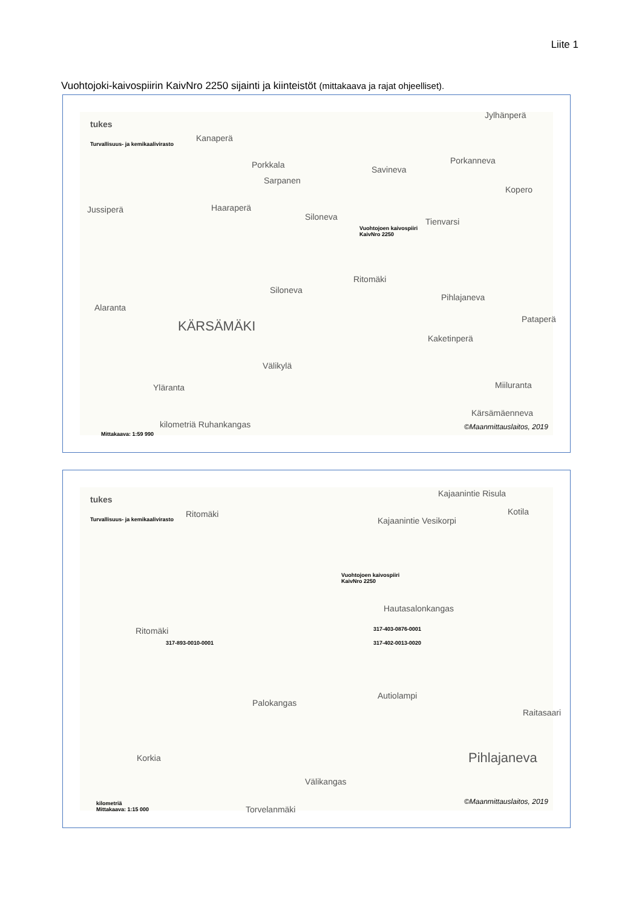Liite 1
Vuohtojoki-kaivospiirin KaivNro 2250 sijainti ja kiinteistöt (mittakaava ja rajat ohjeelliset).
tukes
Turvallisuus- ja kemikaalivirasto
Kanaperä
Jylhänperä
Porkkala
Sarpanen
Savineva
Porkanneva
Kopero
Jussiperä Haaraperä
Siloneva Tienvarsi
Vuohtojoen kaivospiiri
KaivNro 2250
Ritomäki
Siloneva
Pihlajaneva
Alaranta
KÄRSÄMÄKI Pataperä
Kaketinperä
Välikylä
Yläranta Miiluranta
Kärsämäenneva
kilometriä Ruhankangas
Mittakaava: 1:59 990
©Maanmittauslaitos, 2019
tukes
Turvallisuus- ja kemikaalivirasto
Kajaanintie Risula
Kotila Ritomäki
Kajaanintie Vesikorpi
Vuohtojoen kaivospiiri
KaivNro 2250
Hautasalonkangas
Ritomäki 317-403-0876-0001
317-893-0010-0001 317-402-0013-0020
Palokangas
Autiolampi
Raitasaari
Korkia Pihlajaneva
Välikangas
kilometriä
Mittakaava: 1:15 000
Torvelanmäki
©Maanmittauslaitos, 2019